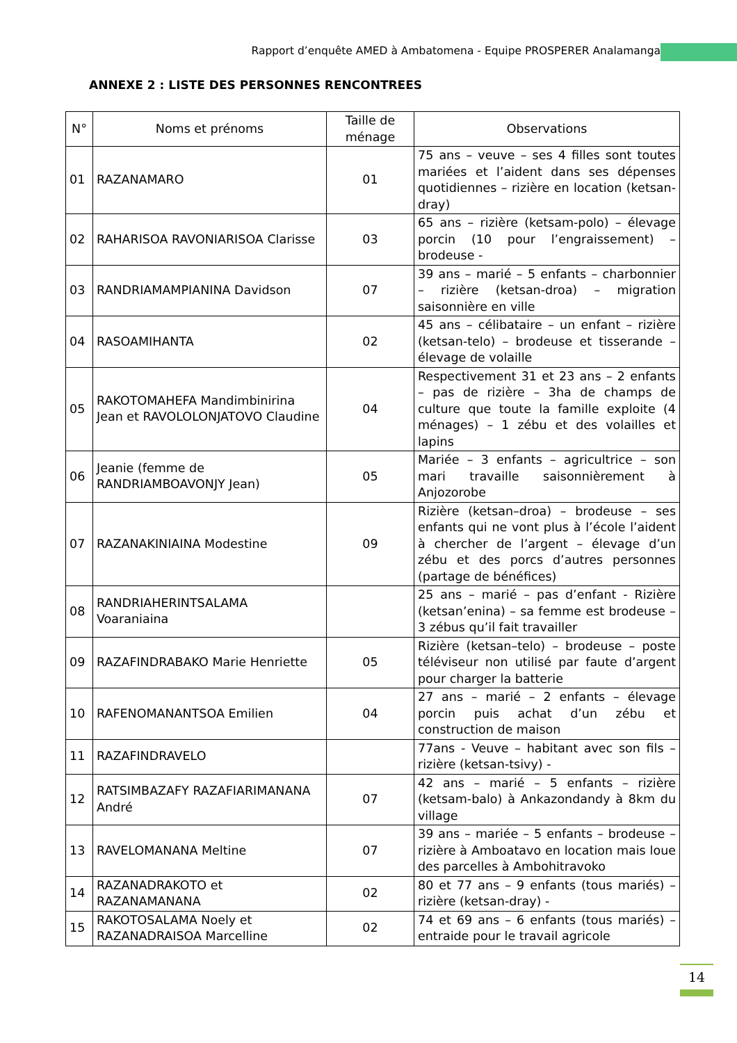Rapport d’enquête AMED à Ambatomena - Equipe PROSPERER Analamanga
ANNEXE 2 : LISTE DES PERSONNES RENCONTREES
| N° | Noms et prénoms | Taille de ménage | Observations |
| --- | --- | --- | --- |
| 01 | RAZANAMARO | 01 | 75 ans – veuve – ses 4 filles sont toutes mariées et l’aident dans ses dépenses quotidiennes – rizière en location (ketsan-dray) |
| 02 | RAHARISOA RAVONIARISOA Clarisse | 03 | 65 ans – rizière (ketsam-polo) – élevage porcin (10 pour l’engraissement) – brodeuse - |
| 03 | RANDRIAMAMPIANINA Davidson | 07 | 39 ans – marié – 5 enfants – charbonnier – rizière (ketsan-droa) – migration saisonnière en ville |
| 04 | RASOAMIHANTA | 02 | 45 ans – célibataire – un enfant – rizière (ketsan-telo) – brodeuse et tisserande – élevage de volaille |
| 05 | RAKOTOMAHEFA Mandimbinirina Jean et RAVOLOLONJATOVO Claudine | 04 | Respectivement 31 et 23 ans – 2 enfants – pas de rizière – 3ha de champs de culture que toute la famille exploite (4 ménages) – 1 zébu et des volailles et lapins |
| 06 | Jeanie (femme de RANDRIAMBOAVONJY Jean) | 05 | Mariée – 3 enfants – agricultrice – son mari travaille saisonnièrement à Anjozorobe |
| 07 | RAZANAKINIAINA Modestine | 09 | Rizière (ketsan–droa) – brodeuse – ses enfants qui ne vont plus à l’école l’aident à chercher de l’argent – élevage d’un zébu et des porcs d’autres personnes (partage de bénéfices) |
| 08 | RANDRIAHERINTSALAMA Voaraniaina | | 25 ans – marié – pas d’enfant - Rizière (ketsan’enina) – sa femme est brodeuse – 3 zébus qu’il fait travailler |
| 09 | RAZAFINDRABAKO Marie Henriette | 05 | Rizière (ketsan–telo) – brodeuse – poste téléviseur non utilisé par faute d’argent pour charger la batterie |
| 10 | RAFENOMANANTSOA Emilien | 04 | 27 ans – marié – 2 enfants – élevage porcin puis achat d’un zébu et construction de maison |
| 11 | RAZAFINDRAVELO | | 77ans - Veuve – habitant avec son fils – rizière (ketsan-tsivy) - |
| 12 | RATSIMBAZAFY RAZAFIARIMANANA André | 07 | 42 ans – marié – 5 enfants – rizière (ketsam-balo) à Ankazondandy à 8km du village |
| 13 | RAVELOMANANA Meltine | 07 | 39 ans – mariée – 5 enfants – brodeuse – rizière à Amboatavo en location mais loue des parcelles à Ambohitravoko |
| 14 | RAZANADRAKOTO et RAZANAMANANA | 02 | 80 et 77 ans – 9 enfants (tous mariés) – rizière (ketsan-dray) - |
| 15 | RAKOTOSALAMA Noely et RAZANADRAISOA Marcelline | 02 | 74 et 69 ans – 6 enfants (tous mariés) – entraide pour le travail agricole |
14